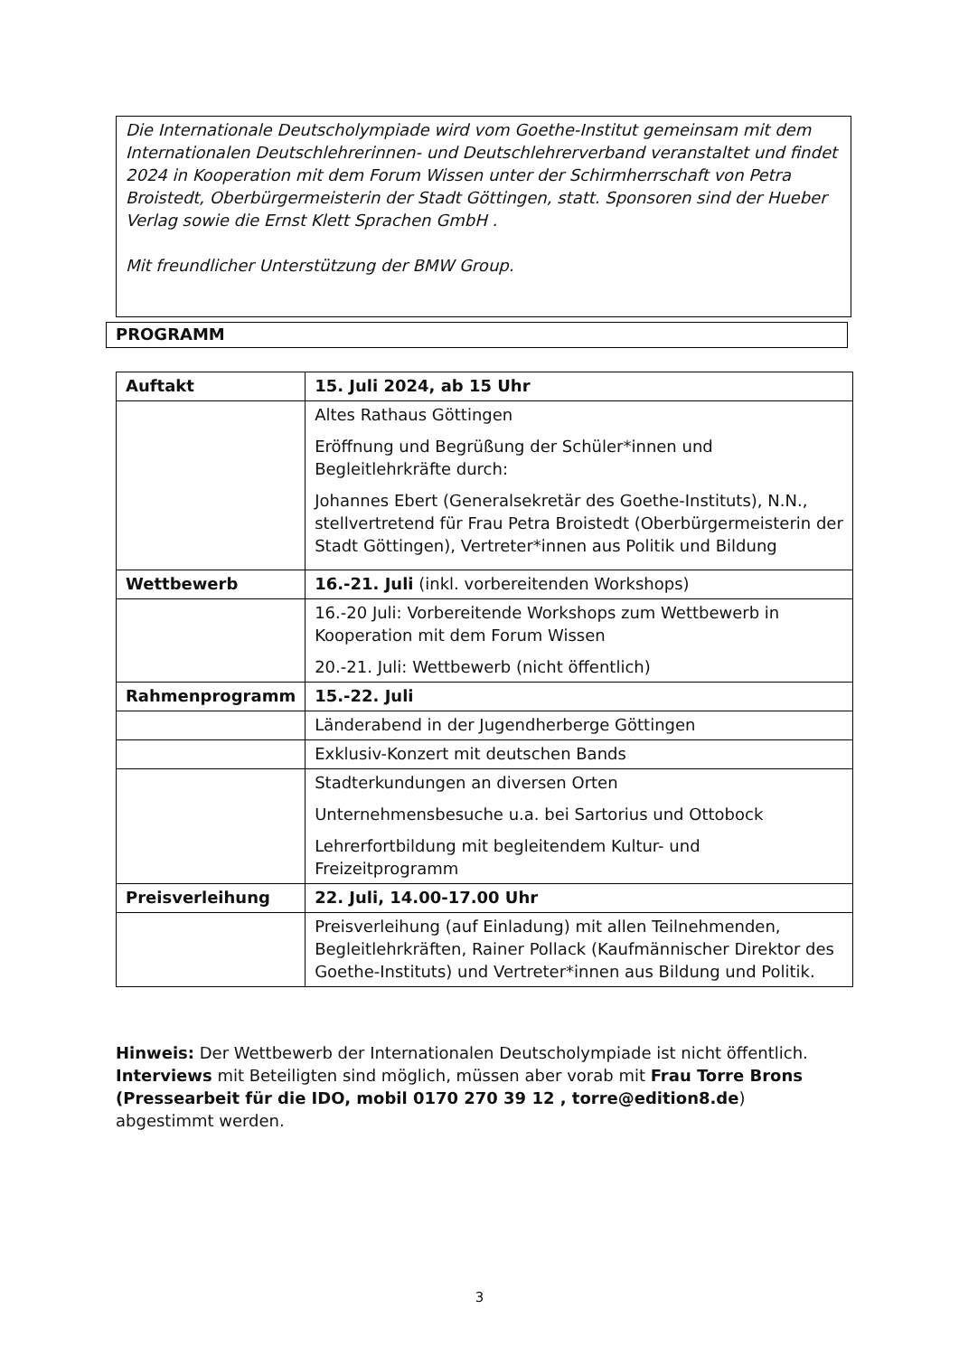Die Internationale Deutscholympiade wird vom Goethe-Institut gemeinsam mit dem Internationalen Deutschlehrerinnen- und Deutschlehrerverband veranstaltet und findet 2024 in Kooperation mit dem Forum Wissen unter der Schirmherrschaft von Petra Broistedt, Oberbürgermeisterin der Stadt Göttingen, statt. Sponsoren sind der Hueber Verlag sowie die Ernst Klett Sprachen GmbH .
Mit freundlicher Unterstützung der BMW Group.
PROGRAMM
| Auftakt | 15. Juli 2024, ab 15 Uhr |
| | Altes Rathaus Göttingen Eröffnung und Begrüßung der Schüler*innen und Begleitlehrkräfte durch: Johannes Ebert (Generalsekretär des Goethe-Instituts), N.N., stellvertretend für Frau Petra Broistedt (Oberbürgermeisterin der Stadt Göttingen), Vertreter*innen aus Politik und Bildung |
| Wettbewerb | 16.-21. Juli (inkl. vorbereitenden Workshops) |
| | 16.-20 Juli: Vorbereitende Workshops zum Wettbewerb in Kooperation mit dem Forum Wissen 20.-21. Juli: Wettbewerb (nicht öffentlich) |
| Rahmenprogramm | 15.-22. Juli |
| | Länderabend in der Jugendherberge Göttingen |
| | Exklusiv-Konzert mit deutschen Bands |
| | Stadterkundungen an diversen Orten Unternehmensbesuche u.a. bei Sartorius und Ottobock Lehrerfortbildung mit begleitendem Kultur- und Freizeitprogramm |
| Preisverleihung | 22. Juli, 14.00-17.00 Uhr |
| | Preisverleihung (auf Einladung) mit allen Teilnehmenden, Begleitlehrkräften, Rainer Pollack (Kaufmännischer Direktor des Goethe-Instituts) und Vertreter*innen aus Bildung und Politik. |
Hinweis: Der Wettbewerb der Internationalen Deutscholympiade ist nicht öffentlich. Interviews mit Beteiligten sind möglich, müssen aber vorab mit Frau Torre Brons (Pressearbeit für die IDO, mobil 0170 270 39 12 , torre@edition8.de) abgestimmt werden.
3